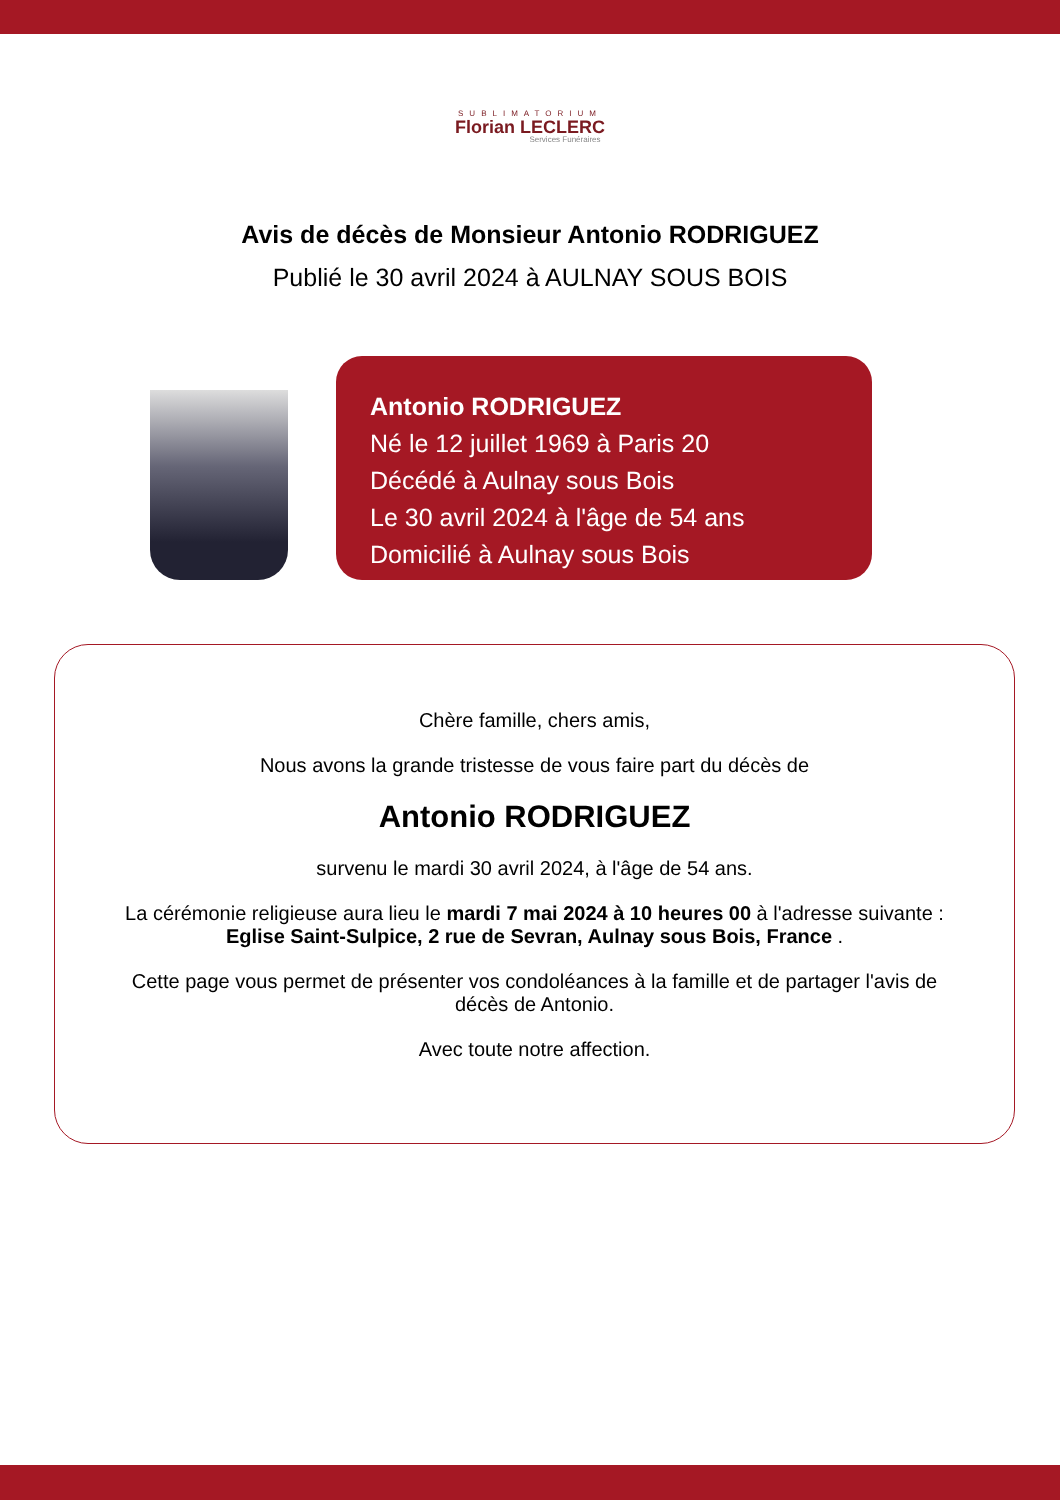SUBLIMATORIUM
Florian LECLERC
Services Funéraires
Avis de décès de Monsieur Antonio RODRIGUEZ
Publié le 30 avril 2024 à AULNAY SOUS BOIS
Antonio RODRIGUEZ
Né le 12 juillet 1969 à Paris 20
Décédé à Aulnay sous Bois
Le 30 avril 2024 à l'âge de 54 ans
Domicilié à Aulnay sous Bois
Chère famille, chers amis,
Nous avons la grande tristesse de vous faire part du décès de
Antonio RODRIGUEZ
survenu le mardi 30 avril 2024, à l'âge de 54 ans.
La cérémonie religieuse aura lieu le mardi 7 mai 2024 à 10 heures 00 à l'adresse suivante :
Eglise Saint-Sulpice, 2 rue de Sevran, Aulnay sous Bois, France .
Cette page vous permet de présenter vos condoléances à la famille et de partager l'avis de décès de Antonio.
Avec toute notre affection.